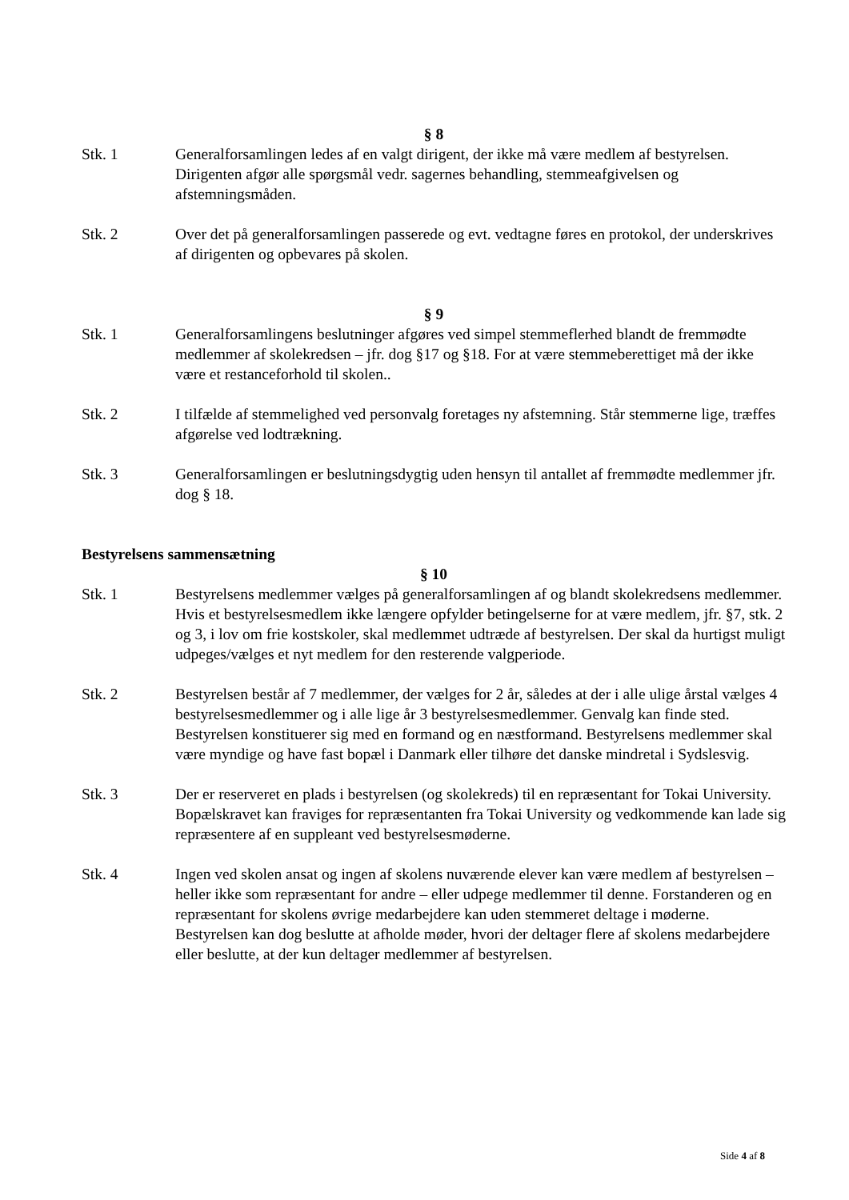§ 8
Stk. 1 Generalforsamlingen ledes af en valgt dirigent, der ikke må være medlem af bestyrelsen. Dirigenten afgør alle spørgsmål vedr. sagernes behandling, stemmeafgivelsen og afstemningsmåden.
Stk. 2 Over det på generalforsamlingen passerede og evt. vedtagne føres en protokol, der underskrives af dirigenten og opbevares på skolen.
§ 9
Stk. 1 Generalforsamlingens beslutninger afgøres ved simpel stemmeflerhed blandt de fremmødte medlemmer af skolekredsen – jfr. dog §17 og §18. For at være stemmeberettiget må der ikke være et restanceforhold til skolen..
Stk. 2 I tilfælde af stemmelighed ved personvalg foretages ny afstemning. Står stemmerne lige, træffes afgørelse ved lodtrækning.
Stk. 3 Generalforsamlingen er beslutningsdygtig uden hensyn til antallet af fremmødte medlemmer jfr. dog § 18.
Bestyrelsens sammensætning
§ 10
Stk. 1 Bestyrelsens medlemmer vælges på generalforsamlingen af og blandt skolekredsens medlemmer.
Hvis et bestyrelsesmedlem ikke længere opfylder betingelserne for at være medlem, jfr. §7, stk. 2 og 3, i lov om frie kostskoler, skal medlemmet udtræde af bestyrelsen. Der skal da hurtigst muligt udpeges/vælges et nyt medlem for den resterende valgperiode.
Stk. 2 Bestyrelsen består af 7 medlemmer, der vælges for 2 år, således at der i alle ulige årstal vælges 4 bestyrelsesmedlemmer og i alle lige år 3 bestyrelsesmedlemmer. Genvalg kan finde sted. Bestyrelsen konstituerer sig med en formand og en næstformand. Bestyrelsens medlemmer skal være myndige og have fast bopæl i Danmark eller tilhøre det danske mindretal i Sydslesvig.
Stk. 3 Der er reserveret en plads i bestyrelsen (og skolekreds) til en repræsentant for Tokai University. Bopælskravet kan fraviges for repræsentanten fra Tokai University og vedkommende kan lade sig repræsentere af en suppleant ved bestyrelsesmøderne.
Stk. 4 Ingen ved skolen ansat og ingen af skolens nuværende elever kan være medlem af bestyrelsen – heller ikke som repræsentant for andre – eller udpege medlemmer til denne. Forstanderen og en repræsentant for skolens øvrige medarbejdere kan uden stemmeret deltage i møderne. Bestyrelsen kan dog beslutte at afholde møder, hvori der deltager flere af skolens medarbejdere eller beslutte, at der kun deltager medlemmer af bestyrelsen.
Side 4 af 8